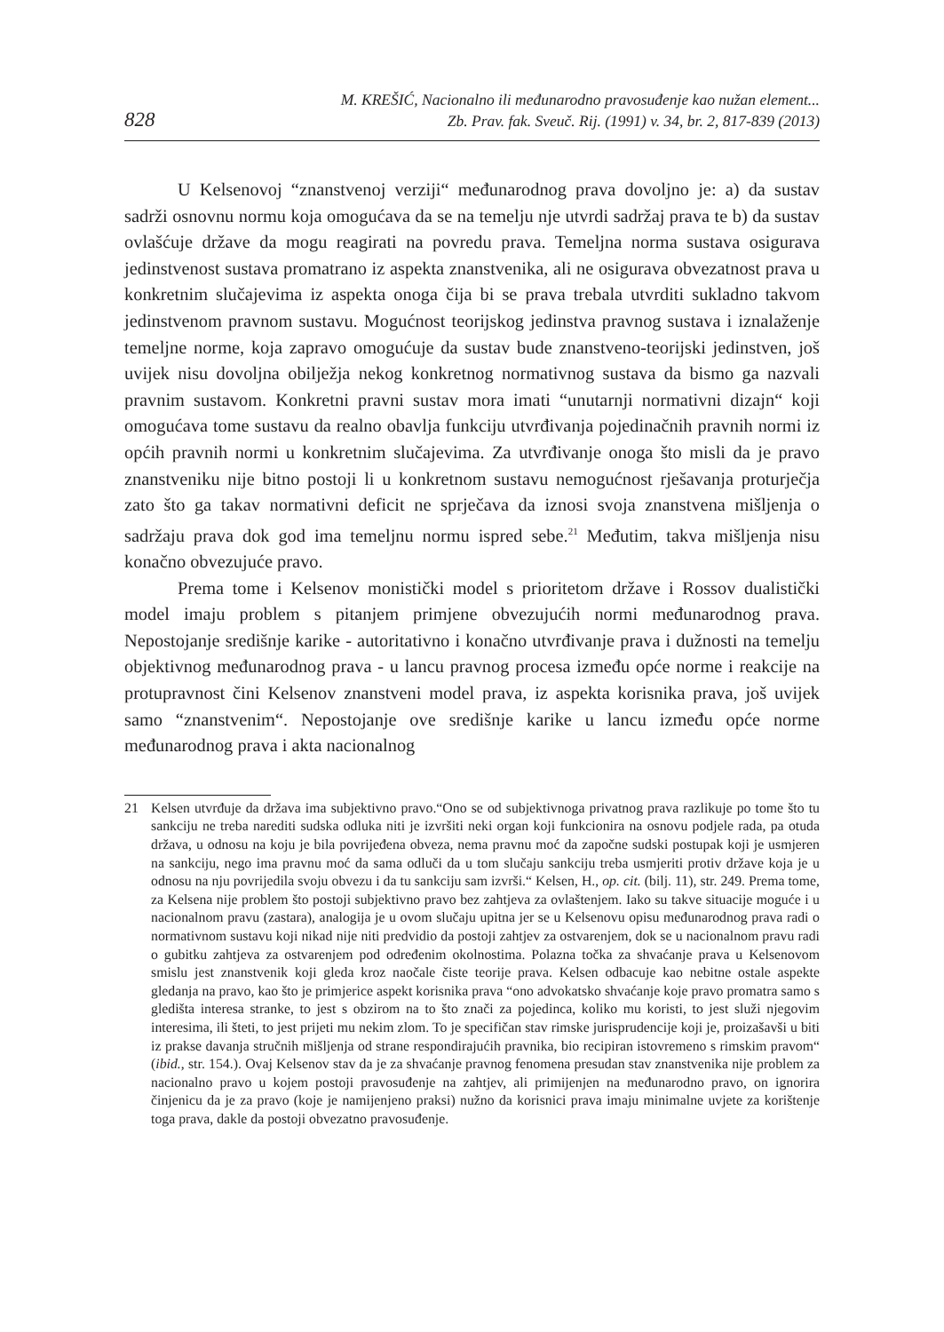828
M. KREŠIĆ, Nacionalno ili međunarodno pravosuđenje kao nužan element...
Zb. Prav. fak. Sveuč. Rij. (1991) v. 34, br. 2, 817-839 (2013)
U Kelsenovoj “znanstvenoj verziji“ međunarodnog prava dovoljno je: a) da sustav sadrži osnovnu normu koja omogućava da se na temelju nje utvrdi sadržaj prava te b) da sustav ovlašćuje države da mogu reagirati na povredu prava. Temeljna norma sustava osigurava jedinstvenost sustava promatrano iz aspekta znanstvenika, ali ne osigurava obvezatnost prava u konkretnim slučajevima iz aspekta onoga čija bi se prava trebala utvrditi sukladno takvom jedinstvenom pravnom sustavu. Mogućnost teorijskog jedinstva pravnog sustava i iznalaženje temeljne norme, koja zapravo omogućuje da sustav bude znanstveno-teorijski jedinstven, još uvijek nisu dovoljna obilježja nekog konkretnog normativnog sustava da bismo ga nazvali pravnim sustavom. Konkretni pravni sustav mora imati “unutarnji normativni dizajn“ koji omogućava tome sustavu da realno obavlja funkciju utvrđivanja pojedinačnih pravnih normi iz općih pravnih normi u konkretnim slučajevima. Za utvrđivanje onoga što misli da je pravo znanstveniku nije bitno postoji li u konkretnom sustavu nemogućnost rješavanja proturječja zato što ga takav normativni deficit ne sprječava da iznosi svoja znanstvena mišljenja o sadržaju prava dok god ima temeljnu normu ispred sebe.<sup>21</sup> Međutim, takva mišljenja nisu konačno obvezujuće pravo.
Prema tome i Kelsenov monistički model s prioritetom države i Rossov dualistički model imaju problem s pitanjem primjene obvezujućih normi međunarodnog prava. Nepostojanje središnje karike - autoritativno i konačno utvrđivanje prava i dužnosti na temelju objektivnog međunarodnog prava - u lancu pravnog procesa između opće norme i reakcije na protupravnost čini Kelsenov znanstveni model prava, iz aspekta korisnika prava, još uvijek samo “znanstvenim“. Nepostojanje ove središnje karike u lancu između opće norme međunarodnog prava i akta nacionalnog
21 Kelsen utvrđuje da država ima subjektivno pravo.“Ono se od subjektivnoga privatnog prava razlikuje po tome što tu sankciju ne treba narediti sudska odluka niti je izvršiti neki organ koji funkcionira na osnovu podjele rada, pa otuda država, u odnosu na koju je bila povrijeđena obveza, nema pravnu moć da započne sudski postupak koji je usmjeren na sankciju, nego ima pravnu moć da sama odluči da u tom slučaju sankciju treba usmjeriti protiv države koja je u odnosu na nju povrijedila svoju obvezu i da tu sankciju sam izvrši.“ Kelsen, H., op. cit. (bilj. 11), str. 249. Prema tome, za Kelsena nije problem što postoji subjektivno pravo bez zahtjeva za ovlaštenjem. Iako su takve situacije moguće i u nacionalnom pravu (zastara), analogija je u ovom slučaju upitna jer se u Kelsenovu opisu međunarodnog prava radi o normativnom sustavu koji nikad nije niti predvidio da postoji zahtjev za ostvarenjem, dok se u nacionalnom pravu radi o gubitku zahtjeva za ostvarenjem pod određenim okolnostima. Polazna točka za shvaćanje prava u Kelsenovom smislu jest znanstvenik koji gleda kroz naočale čiste teorije prava. Kelsen odbacuje kao nebitne ostale aspekte gledanja na pravo, kao što je primjerice aspekt korisnika prava “ono advokatsko shvaćanje koje pravo promatra samo s gledišta interesa stranke, to jest s obzirom na to što znači za pojedinca, koliko mu koristi, to jest služi njegovim interesima, ili šteti, to jest prijeti mu nekim zlom. To je specifičan stav rimske jurisprudencije koji je, proizašavši u biti iz prakse davanja stručnih mišljenja od strane respondirajućih pravnika, bio recipiran istovremeno s rimskim pravom“ (ibid., str. 154.). Ovaj Kelsenov stav da je za shvaćanje pravnog fenomena presudan stav znanstvenika nije problem za nacionalno pravo u kojem postoji pravosuđenje na zahtjev, ali primijenjen na međunarodno pravo, on ignorira činjenicu da je za pravo (koje je namijenjeno praksi) nužno da korisnici prava imaju minimalne uvjete za korištenje toga prava, dakle da postoji obvezatno pravosuđenje.